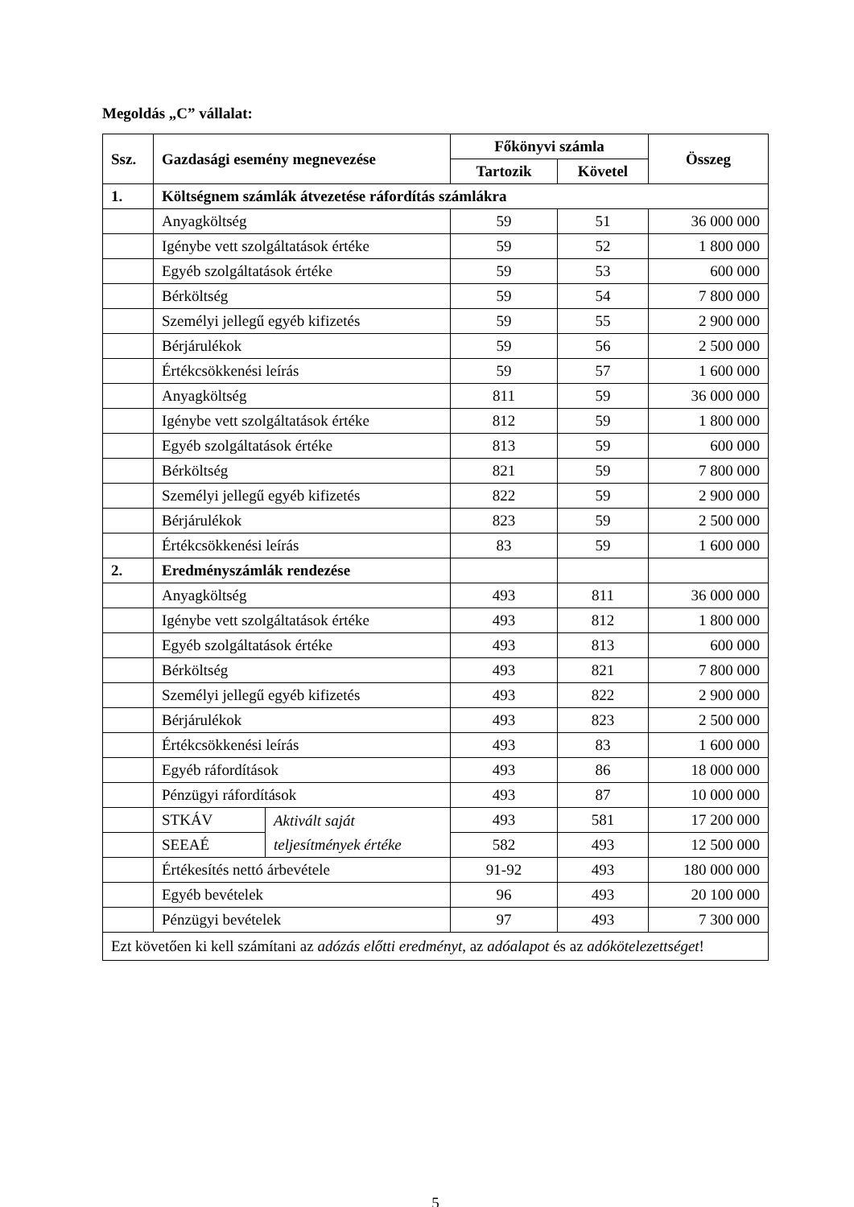Megoldás „C” vállalat:
| Ssz. | Gazdasági esemény megnevezése | | Főkönyvi számla | | Összeg |
| --- | --- | --- | --- | --- | --- |
| | | | Tartozik | Követel | |
| 1. | Költségnem számlák átvezetése ráfordítás számlákra | | | | |
| | Anyagköltség | | 59 | 51 | 36 000 000 |
| | Igénybe vett szolgáltatások értéke | | 59 | 52 | 1 800 000 |
| | Egyéb szolgáltatások értéke | | 59 | 53 | 600 000 |
| | Bérköltség | | 59 | 54 | 7 800 000 |
| | Személyi jellegű egyéb kifizetés | | 59 | 55 | 2 900 000 |
| | Bérjárulékok | | 59 | 56 | 2 500 000 |
| | Értékcsökkenési leírás | | 59 | 57 | 1 600 000 |
| | Anyagköltség | | 811 | 59 | 36 000 000 |
| | Igénybe vett szolgáltatások értéke | | 812 | 59 | 1 800 000 |
| | Egyéb szolgáltatások értéke | | 813 | 59 | 600 000 |
| | Bérköltség | | 821 | 59 | 7 800 000 |
| | Személyi jellegű egyéb kifizetés | | 822 | 59 | 2 900 000 |
| | Bérjárulékok | | 823 | 59 | 2 500 000 |
| | Értékcsökkenési leírás | | 83 | 59 | 1 600 000 |
| 2. | Eredményszámlák rendezése | | | | |
| | Anyagköltség | | 493 | 811 | 36 000 000 |
| | Igénybe vett szolgáltatások értéke | | 493 | 812 | 1 800 000 |
| | Egyéb szolgáltatások értéke | | 493 | 813 | 600 000 |
| | Bérköltség | | 493 | 821 | 7 800 000 |
| | Személyi jellegű egyéb kifizetés | | 493 | 822 | 2 900 000 |
| | Bérjárulékok | | 493 | 823 | 2 500 000 |
| | Értékcsökkenési leírás | | 493 | 83 | 1 600 000 |
| | Egyéb ráfordítások | | 493 | 86 | 18 000 000 |
| | Pénzügyi ráfordítások | | 493 | 87 | 10 000 000 |
| | STKÁV | Aktivált saját teljesítmények értéke | 493 | 581 | 17 200 000 |
| | SEEAÉ | | 582 | 493 | 12 500 000 |
| | Értékesítés nettó árbevétele | | 91-92 | 493 | 180 000 000 |
| | Egyéb bevételek | | 96 | 493 | 20 100 000 |
| | Pénzügyi bevételek | | 97 | 493 | 7 300 000 |
| Ezt követően ki kell számítani az adózás előtti eredményt , az adóalapot és az adókötelezettséget ! | | | | | |
5